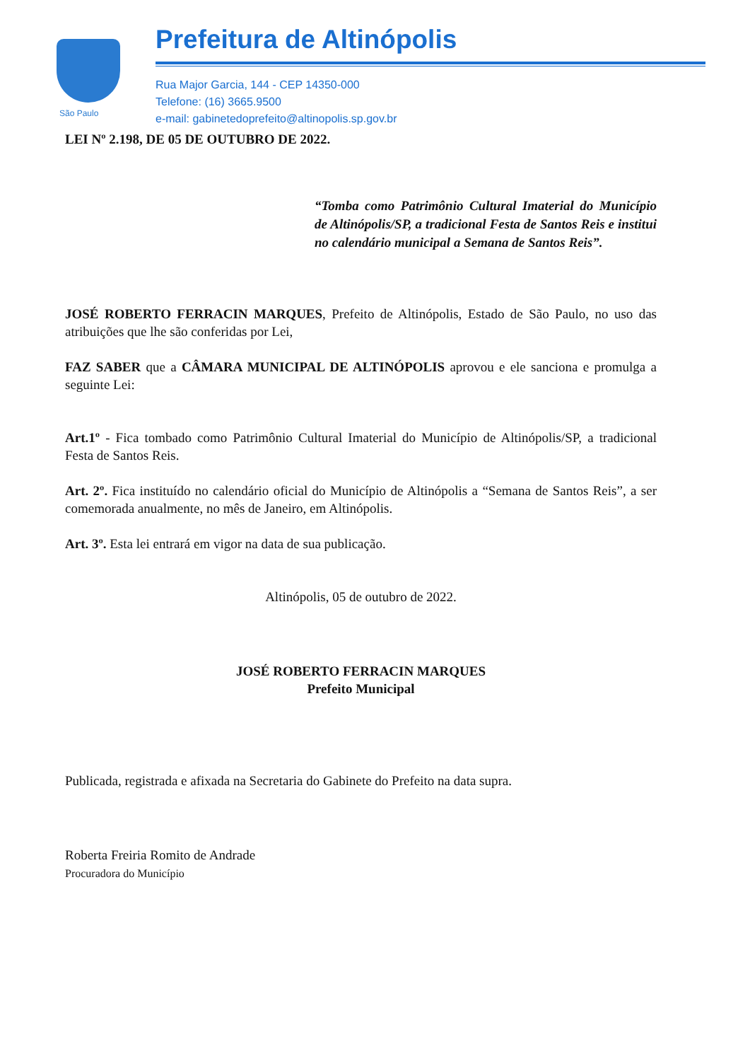São Paulo
Prefeitura de Altinópolis
Rua Major Garcia, 144 - CEP 14350-000
Telefone: (16) 3665.9500
e-mail: gabinetedoprefeito@altinopolis.sp.gov.br
LEI Nº 2.198, DE 05 DE OUTUBRO DE 2022.
“Tomba como Patrimônio Cultural Imaterial do Município de Altinópolis/SP, a tradicional Festa de Santos Reis e institui no calendário municipal a Semana de Santos Reis”.
JOSÉ ROBERTO FERRACIN MARQUES, Prefeito de Altinópolis, Estado de São Paulo, no uso das atribuições que lhe são conferidas por Lei,
FAZ SABER que a CÂMARA MUNICIPAL DE ALTINÓPOLIS aprovou e ele sanciona e promulga a seguinte Lei:
Art.1º - Fica tombado como Patrimônio Cultural Imaterial do Município de Altinópolis/SP, a tradicional Festa de Santos Reis.
Art. 2º. Fica instituído no calendário oficial do Município de Altinópolis a “Semana de Santos Reis”, a ser comemorada anualmente, no mês de Janeiro, em Altinópolis.
Art. 3º. Esta lei entrará em vigor na data de sua publicação.
Altinópolis, 05 de outubro de 2022.
JOSÉ ROBERTO FERRACIN MARQUES
Prefeito Municipal
Publicada, registrada e afixada na Secretaria do Gabinete do Prefeito na data supra.
Roberta Freiria Romito de Andrade
Procuradora do Município